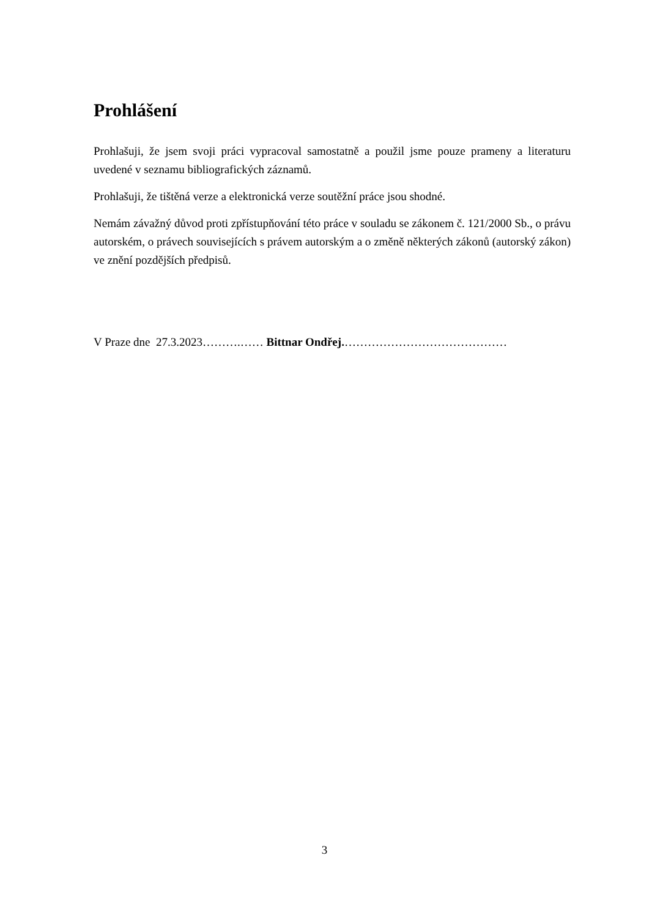Prohlášení
Prohlašuji, že jsem svoji práci vypracoval samostatně a použil jsme pouze prameny a literaturu uvedené v seznamu bibliografických záznamů.
Prohlašuji, že tištěná verze a elektronická verze soutěžní práce jsou shodné.
Nemám závažný důvod proti zpřístupňování této práce v souladu se zákonem č. 121/2000 Sb., o právu autorském, o právech souvisejících s právem autorským a o změně některých zákonů (autorský zákon) ve znění pozdějších předpisů.
V Praze dne 27.3.2023……….…… Bittnar Ondřej.……………………………………
3